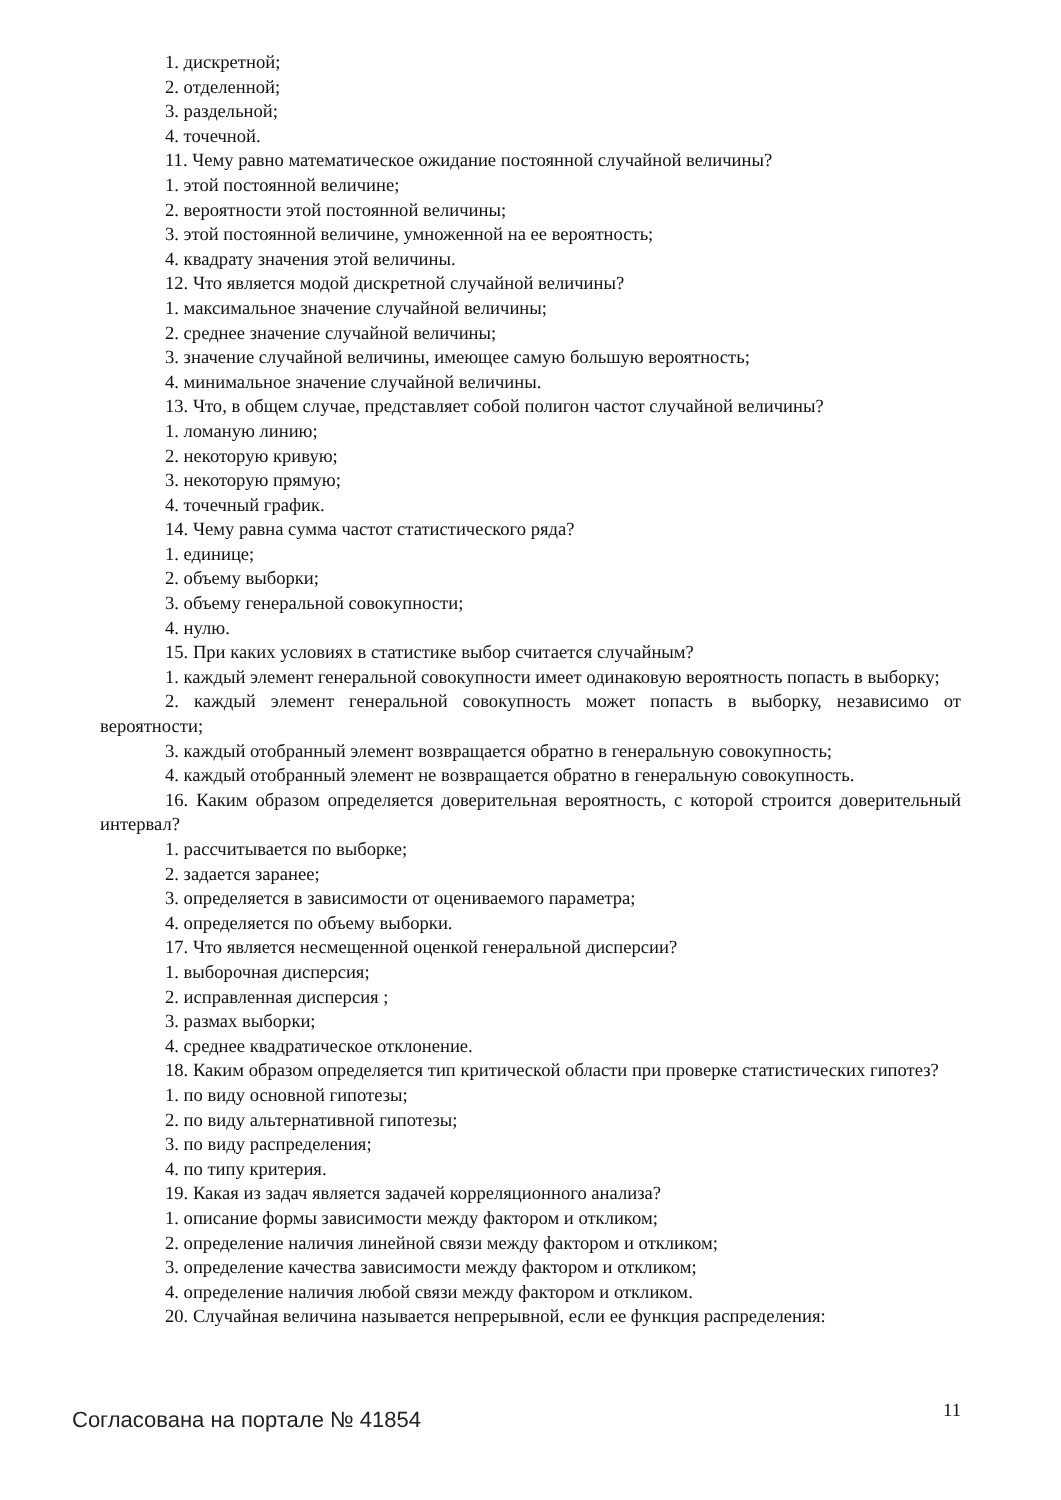1. дискретной;
2. отделенной;
3. раздельной;
4. точечной.
11. Чему равно математическое ожидание постоянной случайной величины?
1. этой постоянной величине;
2. вероятности этой постоянной величины;
3. этой постоянной величине, умноженной на ее вероятность;
4. квадрату значения этой величины.
12. Что является модой дискретной случайной величины?
1. максимальное значение случайной величины;
2. среднее значение случайной величины;
3. значение случайной величины, имеющее самую большую вероятность;
4. минимальное значение случайной величины.
13. Что, в общем случае, представляет собой полигон частот случайной величины?
1. ломаную линию;
2. некоторую кривую;
3. некоторую прямую;
4. точечный график.
14. Чему равна сумма частот статистического ряда?
1. единице;
2. объему выборки;
3. объему генеральной совокупности;
4. нулю.
15. При каких условиях в статистике выбор считается случайным?
1. каждый элемент генеральной совокупности имеет одинаковую вероятность попасть в выборку;
2. каждый элемент генеральной совокупность может попасть в выборку, независимо от вероятности;
3. каждый отобранный элемент возвращается обратно в генеральную совокупность;
4. каждый отобранный элемент не возвращается обратно в генеральную совокупность.
16. Каким образом определяется доверительная вероятность, с которой строится доверительный интервал?
1. рассчитывается по выборке;
2. задается заранее;
3. определяется в зависимости от оцениваемого параметра;
4. определяется по объему выборки.
17. Что является несмещенной оценкой генеральной дисперсии?
1. выборочная дисперсия;
2. исправленная дисперсия ;
3. размах выборки;
4. среднее квадратическое отклонение.
18. Каким образом определяется тип критической области при проверке статистических гипотез?
1. по виду основной гипотезы;
2. по виду альтернативной гипотезы;
3. по виду распределения;
4. по типу критерия.
19. Какая из задач является задачей корреляционного анализа?
1. описание формы зависимости между фактором и откликом;
2. определение наличия линейной связи между фактором и откликом;
3. определение качества зависимости между фактором и откликом;
4. определение наличия любой связи между фактором и откликом.
20. Случайная величина называется непрерывной, если ее функция распределения:
Согласована на портале № 41854 11